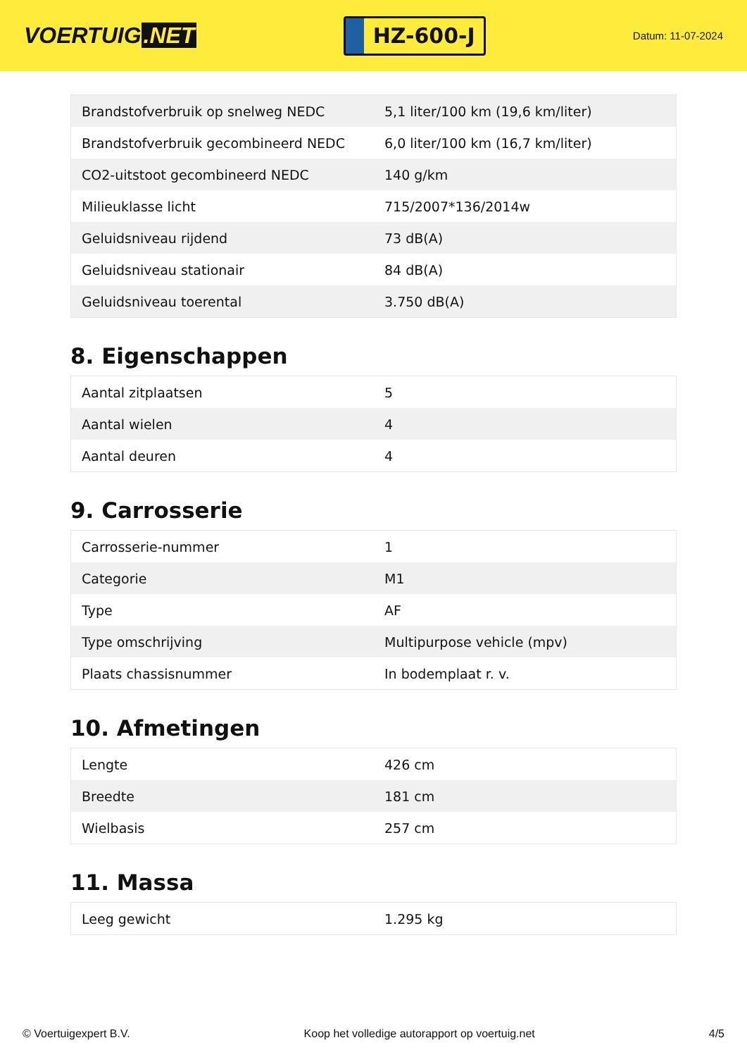VOERTUIG.NET
HZ-600-J
Datum: 11-07-2024
| Brandstofverbruik op snelweg NEDC | 5,1 liter/100 km (19,6 km/liter) |
| Brandstofverbruik gecombineerd NEDC | 6,0 liter/100 km (16,7 km/liter) |
| CO2-uitstoot gecombineerd NEDC | 140 g/km |
| Milieuklasse licht | 715/2007*136/2014w |
| Geluidsniveau rijdend | 73 dB(A) |
| Geluidsniveau stationair | 84 dB(A) |
| Geluidsniveau toerental | 3.750 dB(A) |
8. Eigenschappen
| Aantal zitplaatsen | 5 |
| Aantal wielen | 4 |
| Aantal deuren | 4 |
9. Carrosserie
| Carrosserie-nummer | 1 |
| Categorie | M1 |
| Type | AF |
| Type omschrijving | Multipurpose vehicle (mpv) |
| Plaats chassisnummer | In bodemplaat r. v. |
10. Afmetingen
| Lengte | 426 cm |
| Breedte | 181 cm |
| Wielbasis | 257 cm |
11. Massa
| Leeg gewicht | 1.295 kg |
© Voertuigexpert B.V. Koop het volledige autorapport op voertuig.net 4/5